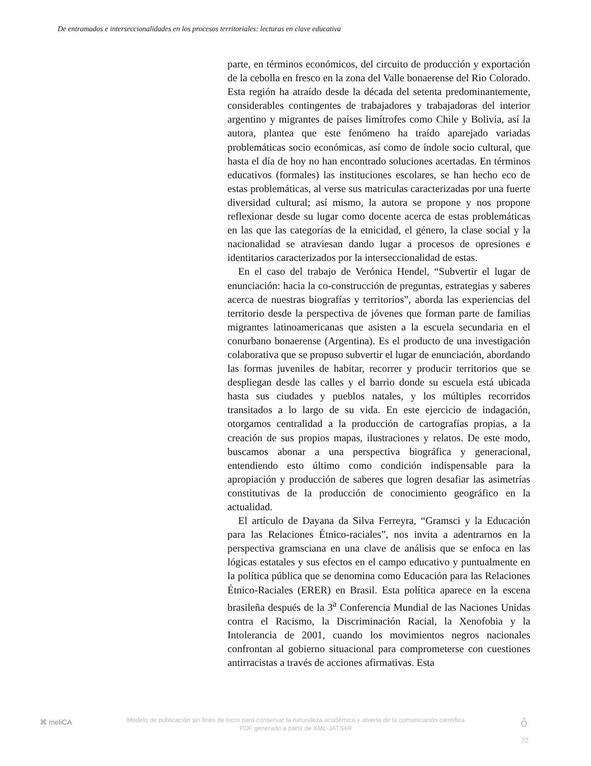De entramados e interseccionalidades en los procesos territoriales: lecturas en clave educativa
parte, en términos económicos, del circuito de producción y exportación de la cebolla en fresco en la zona del Valle bonaerense del Rio Colorado. Esta región ha atraído desde la década del setenta predominantemente, considerables contingentes de trabajadores y trabajadoras del interior argentino y migrantes de países limítrofes como Chile y Bolivia, así la autora, plantea que este fenómeno ha traído aparejado variadas problemáticas socio económicas, así como de índole socio cultural, que hasta el día de hoy no han encontrado soluciones acertadas. En términos educativos (formales) las instituciones escolares, se han hecho eco de estas problemáticas, al verse sus matriculas caracterizadas por una fuerte diversidad cultural; así mismo, la autora se propone y nos propone reflexionar desde su lugar como docente acerca de estas problemáticas en las que las categorías de la etnicidad, el género, la clase social y la nacionalidad se atraviesan dando lugar a procesos de opresiones e identitarios caracterizados por la interseccionalidad de estas.
En el caso del trabajo de Verónica Hendel, “Subvertir el lugar de enunciación: hacia la co-construcción de preguntas, estrategias y saberes acerca de nuestras biografías y territorios”, aborda las experiencias del territorio desde la perspectiva de jóvenes que forman parte de familias migrantes latinoamericanas que asisten a la escuela secundaria en el conurbano bonaerense (Argentina). Es el producto de una investigación colaborativa que se propuso subvertir el lugar de enunciación, abordando las formas juveniles de habitar, recorrer y producir territorios que se despliegan desde las calles y el barrio donde su escuela está ubicada hasta sus ciudades y pueblos natales, y los múltiples recorridos transitados a lo largo de su vida. En este ejercicio de indagación, otorgamos centralidad a la producción de cartografías propias, a la creación de sus propios mapas, ilustraciones y relatos. De este modo, buscamos abonar a una perspectiva biográfica y generacional, entendiendo esto último como condición indispensable para la apropiación y producción de saberes que logren desafiar las asimetrías constitutivas de la producción de conocimiento geográfico en la actualidad.
El artículo de Dayana da Silva Ferreyra, “Gramsci y la Educación para las Relaciones Étnico-raciales”, nos invita a adentrarnos en la perspectiva gramsciana en una clave de análisis que se enfoca en las lógicas estatales y sus efectos en el campo educativo y puntualmente en la política pública que se denomina como Educación para las Relaciones Étnico-Raciales (ERER) en Brasil. Esta política aparece en la escena brasileña después de la 3<sup>a</sup> Conferencia Mundial de las Naciones Unidas contra el Racismo, la Discriminación Racial, la Xenofobia y la Intolerancia de 2001, cuando los movimientos negros nacionales confrontan al gobierno situacional para comprometerse con cuestiones antirracistas a través de acciones afirmativas. Esta
⌘ meliCA
Modelo de publicación sin fines de lucro para conservar la naturaleza académica y abierta de la comunicación científica
PDF generado a partir de XML-JATS4R
ô
22